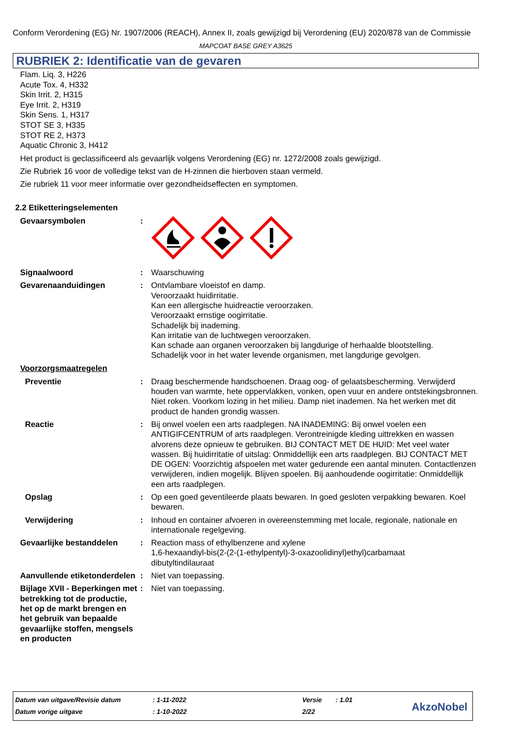Conform Verordening (EG) Nr. 1907/2006 (REACH), Annex II, zoals gewijzigd bij Verordening (EU) 2020/878 van de Commissie
MAPCOAT BASE GREY A3625
RUBRIEK 2: Identificatie van de gevaren
Flam. Liq. 3, H226
Acute Tox. 4, H332
Skin Irrit. 2, H315
Eye Irrit. 2, H319
Skin Sens. 1, H317
STOT SE 3, H335
STOT RE 2, H373
Aquatic Chronic 3, H412
Het product is geclassificeerd als gevaarlijk volgens Verordening (EG) nr. 1272/2008 zoals gewijzigd.
Zie Rubriek 16 voor de volledige tekst van de H-zinnen die hierboven staan vermeld.
Zie rubriek 11 voor meer informatie over gezondheidseffecten en symptomen.
2.2 Etiketteringselementen
Gevaarsymbolen :
Signaalwoord : Waarschuwing
Gevarenaanduidingen : Ontvlambare vloeistof en damp.
Veroorzaakt huidirritatie.
Kan een allergische huidreactie veroorzaken.
Veroorzaakt ernstige oogirritatie.
Schadelijk bij inademing.
Kan irritatie van de luchtwegen veroorzaken.
Kan schade aan organen veroorzaken bij langdurige of herhaalde blootstelling.
Schadelijk voor in het water levende organismen, met langdurige gevolgen.
Voorzorgsmaatregelen
Preventie : Draag beschermende handschoenen. Draag oog- of gelaatsbescherming. Verwijderd houden van warmte, hete oppervlakken, vonken, open vuur en andere ontstekingsbronnen. Niet roken. Voorkom lozing in het milieu. Damp niet inademen. Na het werken met dit product de handen grondig wassen.
Reactie : Bij onwel voelen een arts raadplegen. NA INADEMING: Bij onwel voelen een ANTIGIFCENTRUM of arts raadplegen. Verontreinigde kleding uittrekken en wassen alvorens deze opnieuw te gebruiken. BIJ CONTACT MET DE HUID: Met veel water wassen. Bij huidirritatie of uitslag: Onmiddellijk een arts raadplegen. BIJ CONTACT MET DE OGEN: Voorzichtig afspoelen met water gedurende een aantal minuten. Contactlenzen verwijderen, indien mogelijk. Blijven spoelen. Bij aanhoudende oogirritatie: Onmiddellijk een arts raadplegen.
Opslag : Op een goed geventileerde plaats bewaren. In goed gesloten verpakking bewaren. Koel bewaren.
Verwijdering : Inhoud en container afvoeren in overeenstemming met locale, regionale, nationale en internationale regelgeving.
Gevaarlijke bestanddelen : Reaction mass of ethylbenzene and xylene
1,6-hexaandiyl-bis(2-(2-(1-ethylpentyl)-3-oxazoolidinyl)ethyl)carbamaat
dibutyltindilauraat
Aanvullende etiketonderdelen
: Niet van toepassing.
Bijlage XVII - Beperkingen met betrekking tot de productie, het op de markt brengen en het gebruik van bepaalde gevaarlijke stoffen, mengsels en producten
: Niet van toepassing.
| Datum van uitgave/Revisie datum | : 1-11-2022 | Versie | : 1.01 |
| Datum vorige uitgave | : 1-10-2022 | 2/22 | |
AkzoNobel